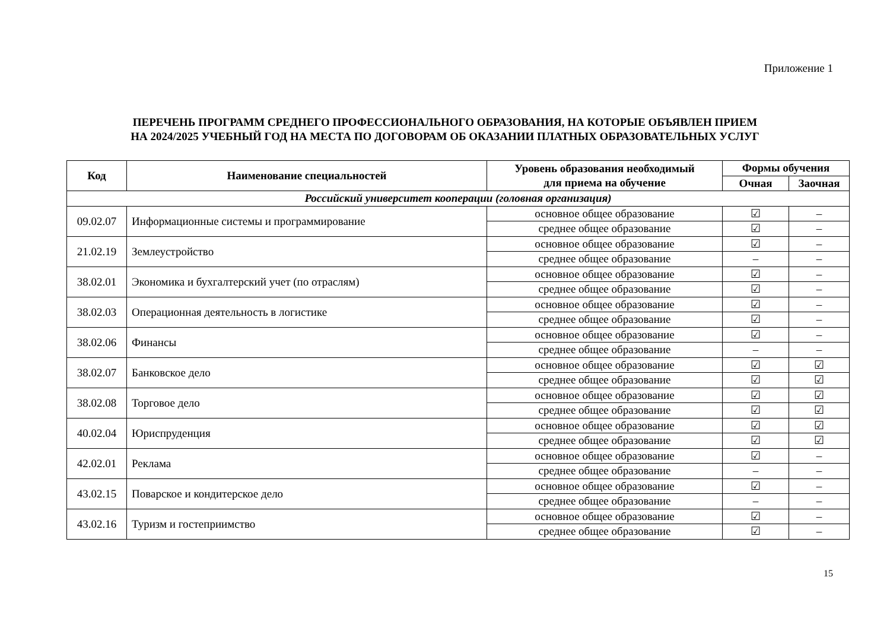Приложение 1
ПЕРЕЧЕНЬ ПРОГРАММ СРЕДНЕГО ПРОФЕССИОНАЛЬНОГО ОБРАЗОВАНИЯ, НА КОТОРЫЕ ОБЪЯВЛЕН ПРИЕМ
НА 2024/2025 УЧЕБНЫЙ ГОД НА МЕСТА ПО ДОГОВОРАМ ОБ ОКАЗАНИИ ПЛАТНЫХ ОБРАЗОВАТЕЛЬНЫХ УСЛУГ
| Код | Наименование специальностей | Уровень образования необходимый для приема на обучение | Формы обучения | |
| --- | --- | --- | --- | --- |
| | | | Очная | Заочная |
| Российский университет кооперации (головная организация) | | | | |
| 09.02.07 | Информационные системы и программирование | основное общее образование | ☑ | – |
| | | среднее общее образование | ☑ | – |
| 21.02.19 | Землеустройство | основное общее образование | ☑ | – |
| | | среднее общее образование | – | – |
| 38.02.01 | Экономика и бухгалтерский учет (по отраслям) | основное общее образование | ☑ | – |
| | | среднее общее образование | ☑ | – |
| 38.02.03 | Операционная деятельность в логистике | основное общее образование | ☑ | – |
| | | среднее общее образование | ☑ | – |
| 38.02.06 | Финансы | основное общее образование | ☑ | – |
| | | среднее общее образование | – | – |
| 38.02.07 | Банковское дело | основное общее образование | ☑ | ☑ |
| | | среднее общее образование | ☑ | ☑ |
| 38.02.08 | Торговое дело | основное общее образование | ☑ | ☑ |
| | | среднее общее образование | ☑ | ☑ |
| 40.02.04 | Юриспруденция | основное общее образование | ☑ | ☑ |
| | | среднее общее образование | ☑ | ☑ |
| 42.02.01 | Реклама | основное общее образование | ☑ | – |
| | | среднее общее образование | – | – |
| 43.02.15 | Поварское и кондитерское дело | основное общее образование | ☑ | – |
| | | среднее общее образование | – | – |
| 43.02.16 | Туризм и гостеприимство | основное общее образование | ☑ | – |
| | | среднее общее образование | ☑ | – |
15